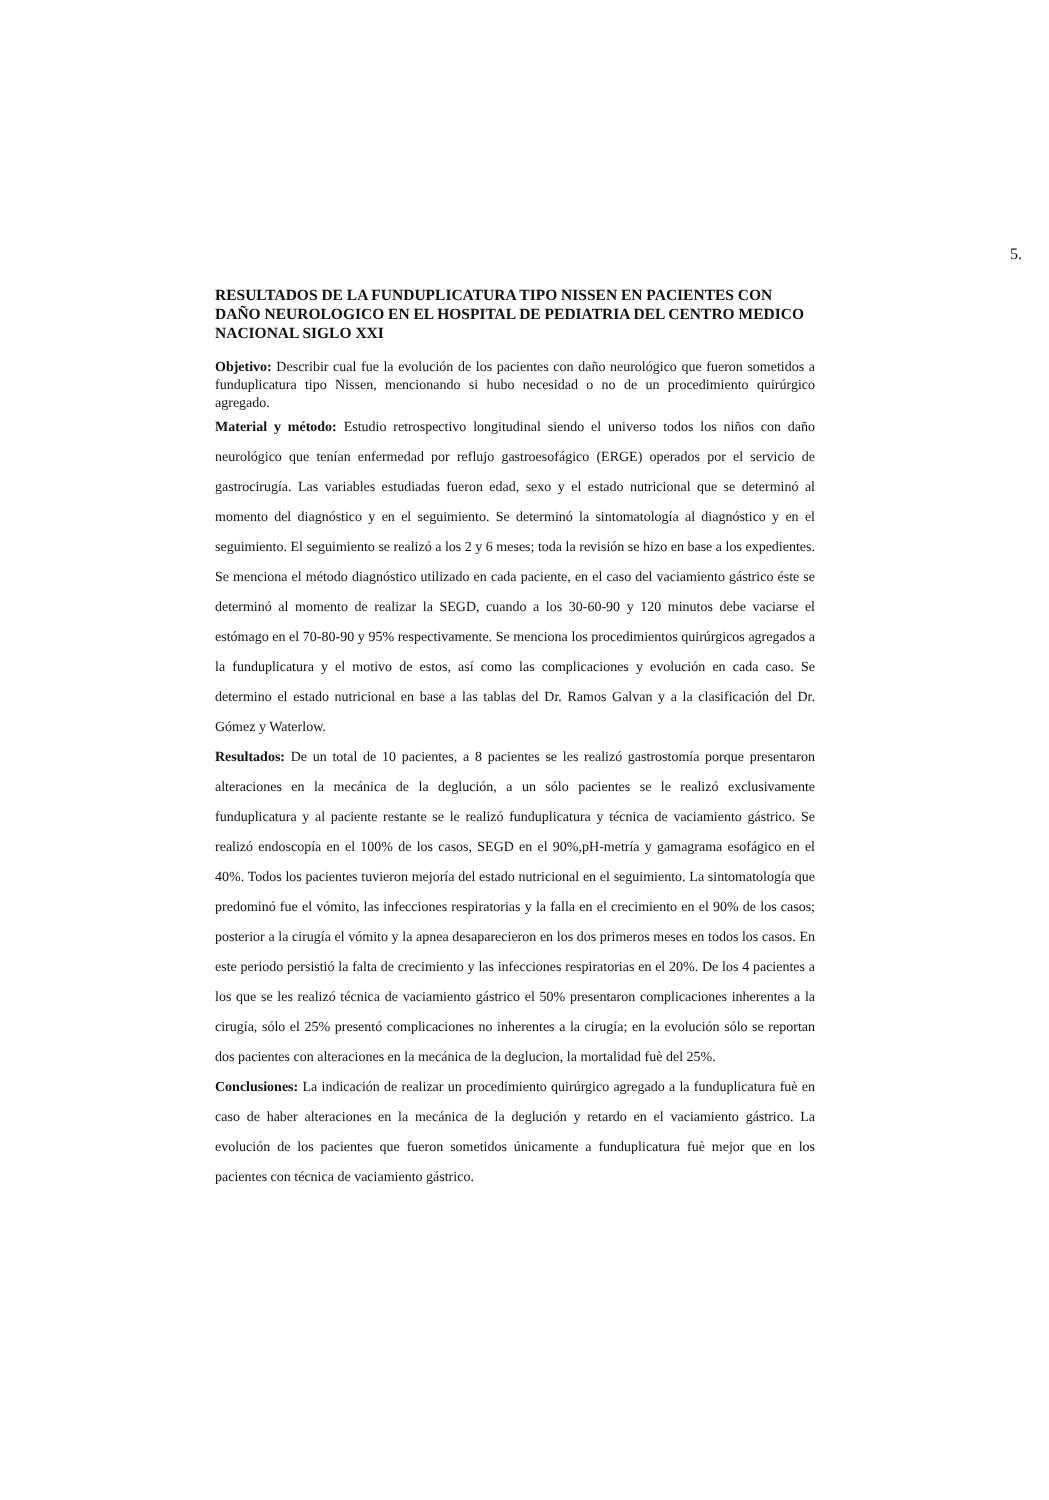5.
RESULTADOS DE LA FUNDUPLICATURA TIPO NISSEN EN PACIENTES CON DAÑO NEUROLOGICO EN EL HOSPITAL DE PEDIATRIA DEL CENTRO MEDICO NACIONAL SIGLO XXI
Objetivo: Describir cual fue la evolución de los pacientes con daño neurológico que fueron sometidos a funduplicatura tipo Nissen, mencionando si hubo necesidad o no de un procedimiento quirúrgico agregado.
Material y método: Estudio retrospectivo longitudinal siendo el universo todos los niños con daño neurológico que tenían enfermedad por reflujo gastroesofágico (ERGE) operados por el servicio de gastrocirugía. Las variables estudiadas fueron edad, sexo y el estado nutricional que se determinó al momento del diagnóstico y en el seguimiento. Se determinó la sintomatología al diagnóstico y en el seguimiento. El seguimiento se realizó a los 2 y 6 meses; toda la revisión se hizo en base a los expedientes. Se menciona el método diagnóstico utilizado en cada paciente, en el caso del vaciamiento gástrico éste se determinó al momento de realizar la SEGD, cuando a los 30-60-90 y 120 minutos debe vaciarse el estómago en el 70-80-90 y 95% respectivamente. Se menciona los procedimientos quirúrgicos agregados a la funduplicatura y el motivo de estos, así como las complicaciones y evolución en cada caso. Se determino el estado nutricional en base a las tablas del Dr. Ramos Galvan y a la clasificación del Dr. Gómez y Waterlow.
Resultados: De un total de 10 pacientes, a 8 pacientes se les realizó gastrostomía porque presentaron alteraciones en la mecánica de la deglución, a un sólo pacientes se le realizó exclusivamente funduplicatura y al paciente restante se le realizó funduplicatura y técnica de vaciamiento gástrico. Se realizó endoscopía en el 100% de los casos, SEGD en el 90%,pH-metría y gamagrama esofágico en el 40%. Todos los pacientes tuvieron mejoría del estado nutricional en el seguimiento. La sintomatología que predominó fue el vómito, las infecciones respiratorias y la falla en el crecimiento en el 90% de los casos; posterior a la cirugía el vómito y la apnea desaparecieron en los dos primeros meses en todos los casos. En este periodo persistió la falta de crecimiento y las infecciones respiratorias en el 20%. De los 4 pacientes a los que se les realizó técnica de vaciamiento gástrico el 50% presentaron complicaciones inherentes a la cirugía, sólo el 25% presentó complicaciones no inherentes a la cirugía; en la evolución sólo se reportan dos pacientes con alteraciones en la mecánica de la deglucion, la mortalidad fuè del 25%.
Conclusiones: La indicación de realizar un procedimiento quirúrgico agregado a la funduplicatura fuè en caso de haber alteraciones en la mecánica de la deglución y retardo en el vaciamiento gástrico. La evolución de los pacientes que fueron sometidos únicamente a funduplicatura fuè mejor que en los pacientes con técnica de vaciamiento gástrico.